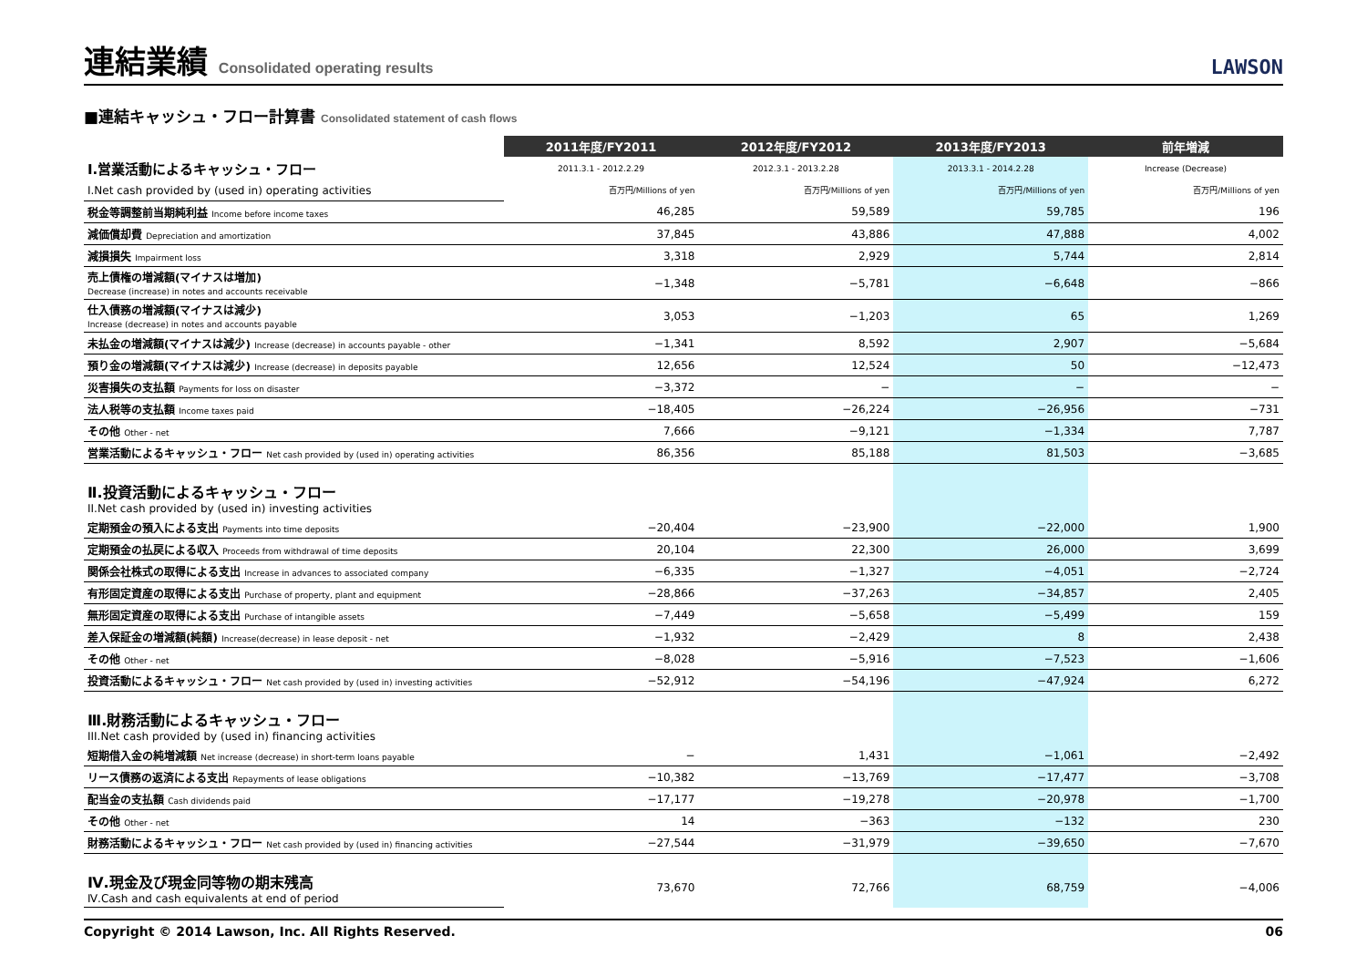連結業績 Consolidated operating results
LAWSON
■連結キャッシュ・フロー計算書 Consolidated statement of cash flows
| | 2011年度/FY2011 | 2012年度/FY2012 | 2013年度/FY2013 | 前年増減 |
| Ⅰ.営業活動によるキャッシュ・フロー | 2011.3.1 - 2012.2.29 | 2012.3.1 - 2013.2.28 | 2013.3.1 - 2014.2.28 | Increase (Decrease) |
| I.Net cash provided by (used in) operating activities | 百万円/Millions of yen | 百万円/Millions of yen | 百万円/Millions of yen | 百万円/Millions of yen |
| 税金等調整前当期純利益 Income before income taxes | 46,285 | 59,589 | 59,785 | 196 |
| 減価償却費 Depreciation and amortization | 37,845 | 43,886 | 47,888 | 4,002 |
| 減損損失 Impairment loss | 3,318 | 2,929 | 5,744 | 2,814 |
| 売上債権の増減額(マイナスは増加) Decrease (increase) in notes and accounts receivable | −1,348 | −5,781 | −6,648 | −866 |
| 仕入債務の増減額(マイナスは減少) Increase (decrease) in notes and accounts payable | 3,053 | −1,203 | 65 | 1,269 |
| 未払金の増減額(マイナスは減少) Increase (decrease) in accounts payable - other | −1,341 | 8,592 | 2,907 | −5,684 |
| 預り金の増減額(マイナスは減少) Increase (decrease) in deposits payable | 12,656 | 12,524 | 50 | −12,473 |
| 災害損失の支払額 Payments for loss on disaster | −3,372 | − | − | − |
| 法人税等の支払額 Income taxes paid | −18,405 | −26,224 | −26,956 | −731 |
| その他 Other - net | 7,666 | −9,121 | −1,334 | 7,787 |
| 営業活動によるキャッシュ・フロー Net cash provided by (used in) operating activities | 86,356 | 85,188 | 81,503 | −3,685 |
| Ⅱ.投資活動によるキャッシュ・フロー II.Net cash provided by (used in) investing activities | | | | |
| 定期預金の預入による支出 Payments into time deposits | −20,404 | −23,900 | −22,000 | 1,900 |
| 定期預金の払戻による収入 Proceeds from withdrawal of time deposits | 20,104 | 22,300 | 26,000 | 3,699 |
| 関係会社株式の取得による支出 Increase in advances to associated company | −6,335 | −1,327 | −4,051 | −2,724 |
| 有形固定資産の取得による支出 Purchase of property, plant and equipment | −28,866 | −37,263 | −34,857 | 2,405 |
| 無形固定資産の取得による支出 Purchase of intangible assets | −7,449 | −5,658 | −5,499 | 159 |
| 差入保証金の増減額(純額) Increase(decrease) in lease deposit - net | −1,932 | −2,429 | 8 | 2,438 |
| その他 Other - net | −8,028 | −5,916 | −7,523 | −1,606 |
| 投資活動によるキャッシュ・フロー Net cash provided by (used in) investing activities | −52,912 | −54,196 | −47,924 | 6,272 |
| Ⅲ.財務活動によるキャッシュ・フロー III.Net cash provided by (used in) financing activities | | | | |
| 短期借入金の純増減額 Net increase (decrease) in short-term loans payable | − | 1,431 | −1,061 | −2,492 |
| リース債務の返済による支出 Repayments of lease obligations | −10,382 | −13,769 | −17,477 | −3,708 |
| 配当金の支払額 Cash dividends paid | −17,177 | −19,278 | −20,978 | −1,700 |
| その他 Other - net | 14 | −363 | −132 | 230 |
| 財務活動によるキャッシュ・フロー Net cash provided by (used in) financing activities | −27,544 | −31,979 | −39,650 | −7,670 |
| Ⅳ.現金及び現金同等物の期末残高 Ⅳ.Cash and cash equivalents at end of period | 73,670 | 72,766 | 68,759 | −4,006 |
Copyright © 2014 Lawson, Inc. All Rights Reserved. 06